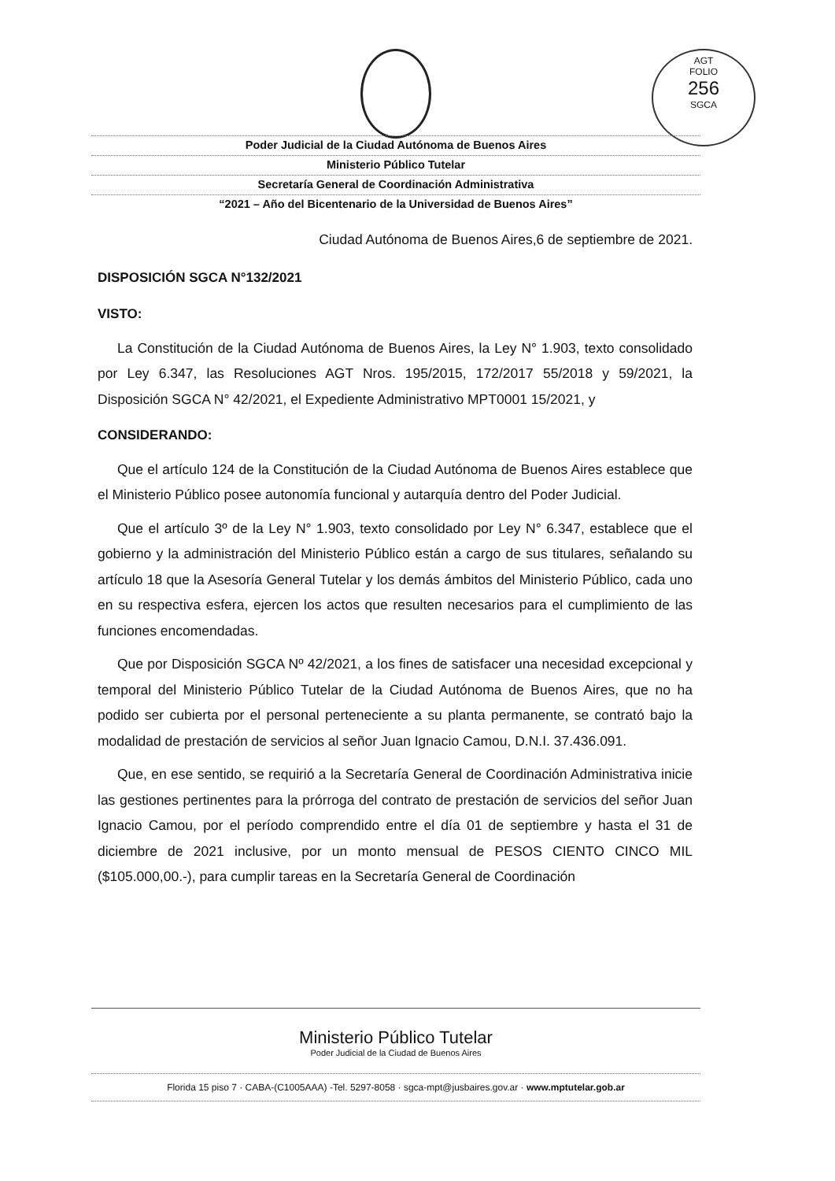AGT
FOLIO
256
SGCA
Poder Judicial de la Ciudad Autónoma de Buenos Aires
Ministerio Público Tutelar
Secretaría General de Coordinación Administrativa
“2021 – Año del Bicentenario de la Universidad de Buenos Aires”
Ciudad Autónoma de Buenos Aires,6 de septiembre de 2021.
DISPOSICIÓN SGCA N°132/2021
VISTO:
La Constitución de la Ciudad Autónoma de Buenos Aires, la Ley N° 1.903, texto consolidado por Ley 6.347, las Resoluciones AGT Nros. 195/2015, 172/2017 55/2018 y 59/2021, la Disposición SGCA N° 42/2021, el Expediente Administrativo MPT0001 15/2021, y
CONSIDERANDO:
Que el artículo 124 de la Constitución de la Ciudad Autónoma de Buenos Aires establece que el Ministerio Público posee autonomía funcional y autarquía dentro del Poder Judicial.
Que el artículo 3º de la Ley N° 1.903, texto consolidado por Ley N° 6.347, establece que el gobierno y la administración del Ministerio Público están a cargo de sus titulares, señalando su artículo 18 que la Asesoría General Tutelar y los demás ámbitos del Ministerio Público, cada uno en su respectiva esfera, ejercen los actos que resulten necesarios para el cumplimiento de las funciones encomendadas.
Que por Disposición SGCA Nº 42/2021, a los fines de satisfacer una necesidad excepcional y temporal del Ministerio Público Tutelar de la Ciudad Autónoma de Buenos Aires, que no ha podido ser cubierta por el personal perteneciente a su planta permanente, se contrató bajo la modalidad de prestación de servicios al señor Juan Ignacio Camou, D.N.I. 37.436.091.
Que, en ese sentido, se requirió a la Secretaría General de Coordinación Administrativa inicie las gestiones pertinentes para la prórroga del contrato de prestación de servicios del señor Juan Ignacio Camou, por el período comprendido entre el día 01 de septiembre y hasta el 31 de diciembre de 2021 inclusive, por un monto mensual de PESOS CIENTO CINCO MIL ($105.000,00.-), para cumplir tareas en la Secretaría General de Coordinación
Ministerio Público Tutelar
Poder Judicial de la Ciudad de Buenos Aires
Florida 15 piso 7 · CABA-(C1005AAA) -Tel. 5297-8058 · sgca-mpt@jusbaires.gov.ar · www.mptutelar.gob.ar